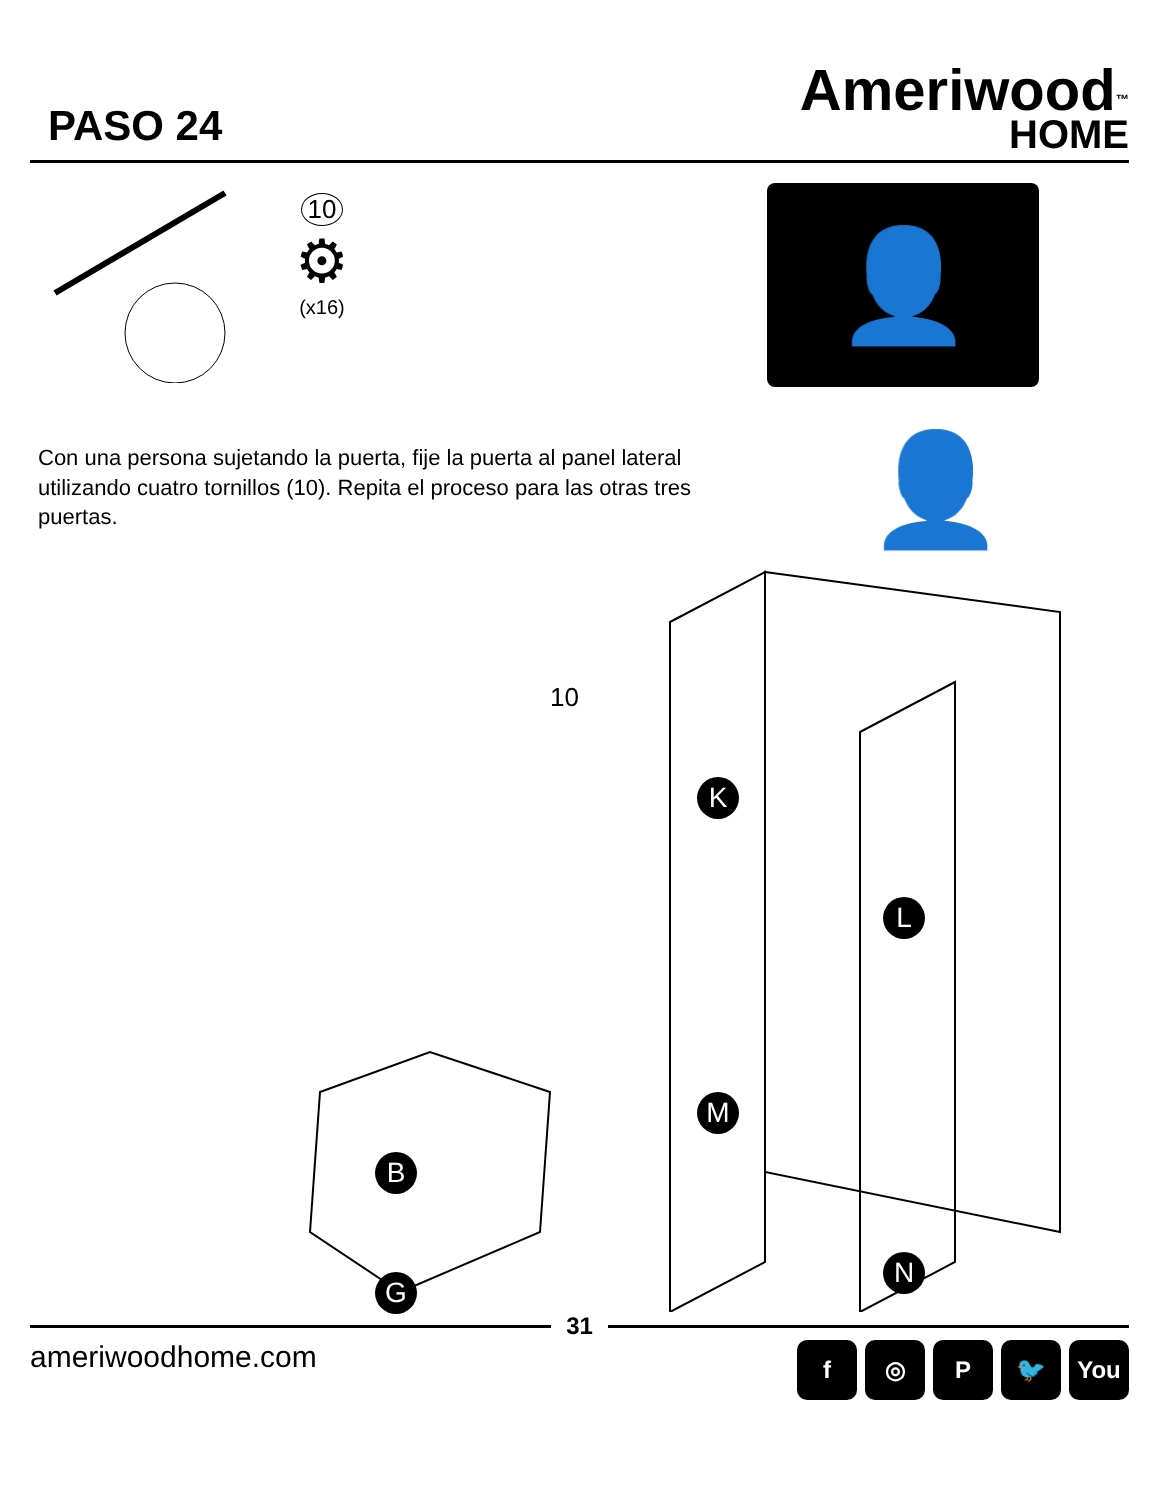PASO 24
Ameriwood<sup>™</sup>
HOME
10
⚙
(x16)
👤+👤
Con una persona sujetando la puerta, fije la puerta al panel lateral utilizando cuatro tornillos (10). Repita el proceso para las otras tres puertas.
10
K
L
M
N
B
G
31
ameriwoodhome.com f ◎ P 🐦 You